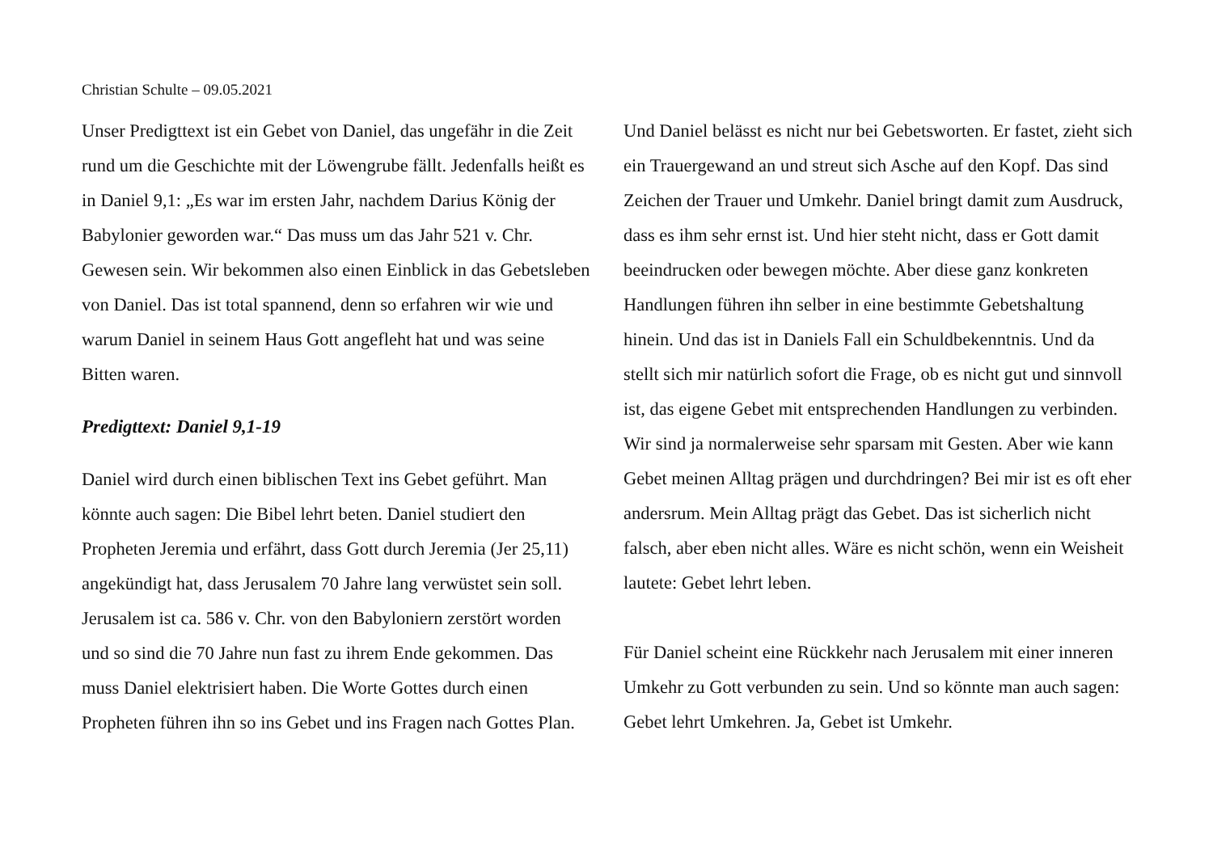Christian Schulte – 09.05.2021
Unser Predigttext ist ein Gebet von Daniel, das ungefähr in die Zeit rund um die Geschichte mit der Löwengrube fällt. Jedenfalls heißt es in Daniel 9,1: „Es war im ersten Jahr, nachdem Darius König der Babylonier geworden war.“ Das muss um das Jahr 521 v. Chr. Gewesen sein. Wir bekommen also einen Einblick in das Gebetsleben von Daniel. Das ist total spannend, denn so erfahren wir wie und warum Daniel in seinem Haus Gott angefleht hat und was seine Bitten waren.
Predigttext: Daniel 9,1-19
Daniel wird durch einen biblischen Text ins Gebet geführt. Man könnte auch sagen: Die Bibel lehrt beten. Daniel studiert den Propheten Jeremia und erfährt, dass Gott durch Jeremia (Jer 25,11) angekündigt hat, dass Jerusalem 70 Jahre lang verwüstet sein soll. Jerusalem ist ca. 586 v. Chr. von den Babyloniern zerstört worden und so sind die 70 Jahre nun fast zu ihrem Ende gekommen. Das muss Daniel elektrisiert haben. Die Worte Gottes durch einen Propheten führen ihn so ins Gebet und ins Fragen nach Gottes Plan.
Und Daniel belässt es nicht nur bei Gebetsworten. Er fastet, zieht sich ein Trauergewand an und streut sich Asche auf den Kopf. Das sind Zeichen der Trauer und Umkehr. Daniel bringt damit zum Ausdruck, dass es ihm sehr ernst ist. Und hier steht nicht, dass er Gott damit beeindrucken oder bewegen möchte. Aber diese ganz konkreten Handlungen führen ihn selber in eine bestimmte Gebetshaltung hinein. Und das ist in Daniels Fall ein Schuldbekenntnis. Und da stellt sich mir natürlich sofort die Frage, ob es nicht gut und sinnvoll ist, das eigene Gebet mit entsprechenden Handlungen zu verbinden. Wir sind ja normalerweise sehr sparsam mit Gesten. Aber wie kann Gebet meinen Alltag prägen und durchdringen? Bei mir ist es oft eher andersrum. Mein Alltag prägt das Gebet. Das ist sicherlich nicht falsch, aber eben nicht alles. Wäre es nicht schön, wenn ein Weisheit lautete: Gebet lehrt leben.
Für Daniel scheint eine Rückkehr nach Jerusalem mit einer inneren Umkehr zu Gott verbunden zu sein. Und so könnte man auch sagen: Gebet lehrt Umkehren. Ja, Gebet ist Umkehr.